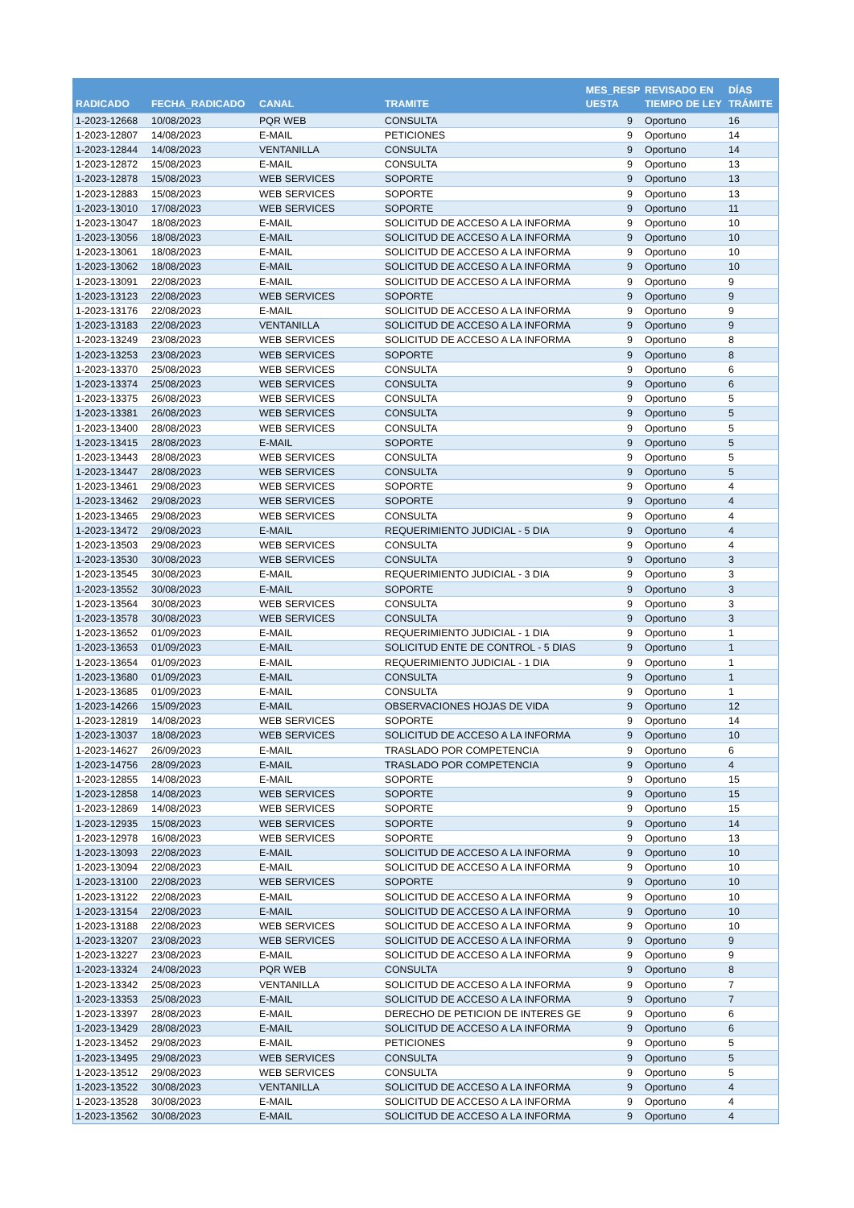| RADICADO | FECHA_RADICADO | CANAL | TRAMITE | MES_RESP UESTA | REVISADO EN TIEMPO DE LEY | DÍAS TRÁMITE |
| --- | --- | --- | --- | --- | --- | --- |
| 1-2023-12668 | 10/08/2023 | PQR WEB | CONSULTA | 9 | Oportuno | 16 |
| 1-2023-12807 | 14/08/2023 | E-MAIL | PETICIONES | 9 | Oportuno | 14 |
| 1-2023-12844 | 14/08/2023 | VENTANILLA | CONSULTA | 9 | Oportuno | 14 |
| 1-2023-12872 | 15/08/2023 | E-MAIL | CONSULTA | 9 | Oportuno | 13 |
| 1-2023-12878 | 15/08/2023 | WEB SERVICES | SOPORTE | 9 | Oportuno | 13 |
| 1-2023-12883 | 15/08/2023 | WEB SERVICES | SOPORTE | 9 | Oportuno | 13 |
| 1-2023-13010 | 17/08/2023 | WEB SERVICES | SOPORTE | 9 | Oportuno | 11 |
| 1-2023-13047 | 18/08/2023 | E-MAIL | SOLICITUD DE ACCESO A LA INFORMA | 9 | Oportuno | 10 |
| 1-2023-13056 | 18/08/2023 | E-MAIL | SOLICITUD DE ACCESO A LA INFORMA | 9 | Oportuno | 10 |
| 1-2023-13061 | 18/08/2023 | E-MAIL | SOLICITUD DE ACCESO A LA INFORMA | 9 | Oportuno | 10 |
| 1-2023-13062 | 18/08/2023 | E-MAIL | SOLICITUD DE ACCESO A LA INFORMA | 9 | Oportuno | 10 |
| 1-2023-13091 | 22/08/2023 | E-MAIL | SOLICITUD DE ACCESO A LA INFORMA | 9 | Oportuno | 9 |
| 1-2023-13123 | 22/08/2023 | WEB SERVICES | SOPORTE | 9 | Oportuno | 9 |
| 1-2023-13176 | 22/08/2023 | E-MAIL | SOLICITUD DE ACCESO A LA INFORMA | 9 | Oportuno | 9 |
| 1-2023-13183 | 22/08/2023 | VENTANILLA | SOLICITUD DE ACCESO A LA INFORMA | 9 | Oportuno | 9 |
| 1-2023-13249 | 23/08/2023 | WEB SERVICES | SOLICITUD DE ACCESO A LA INFORMA | 9 | Oportuno | 8 |
| 1-2023-13253 | 23/08/2023 | WEB SERVICES | SOPORTE | 9 | Oportuno | 8 |
| 1-2023-13370 | 25/08/2023 | WEB SERVICES | CONSULTA | 9 | Oportuno | 6 |
| 1-2023-13374 | 25/08/2023 | WEB SERVICES | CONSULTA | 9 | Oportuno | 6 |
| 1-2023-13375 | 26/08/2023 | WEB SERVICES | CONSULTA | 9 | Oportuno | 5 |
| 1-2023-13381 | 26/08/2023 | WEB SERVICES | CONSULTA | 9 | Oportuno | 5 |
| 1-2023-13400 | 28/08/2023 | WEB SERVICES | CONSULTA | 9 | Oportuno | 5 |
| 1-2023-13415 | 28/08/2023 | E-MAIL | SOPORTE | 9 | Oportuno | 5 |
| 1-2023-13443 | 28/08/2023 | WEB SERVICES | CONSULTA | 9 | Oportuno | 5 |
| 1-2023-13447 | 28/08/2023 | WEB SERVICES | CONSULTA | 9 | Oportuno | 5 |
| 1-2023-13461 | 29/08/2023 | WEB SERVICES | SOPORTE | 9 | Oportuno | 4 |
| 1-2023-13462 | 29/08/2023 | WEB SERVICES | SOPORTE | 9 | Oportuno | 4 |
| 1-2023-13465 | 29/08/2023 | WEB SERVICES | CONSULTA | 9 | Oportuno | 4 |
| 1-2023-13472 | 29/08/2023 | E-MAIL | REQUERIMIENTO JUDICIAL - 5 DIA | 9 | Oportuno | 4 |
| 1-2023-13503 | 29/08/2023 | WEB SERVICES | CONSULTA | 9 | Oportuno | 4 |
| 1-2023-13530 | 30/08/2023 | WEB SERVICES | CONSULTA | 9 | Oportuno | 3 |
| 1-2023-13545 | 30/08/2023 | E-MAIL | REQUERIMIENTO JUDICIAL - 3 DIA | 9 | Oportuno | 3 |
| 1-2023-13552 | 30/08/2023 | E-MAIL | SOPORTE | 9 | Oportuno | 3 |
| 1-2023-13564 | 30/08/2023 | WEB SERVICES | CONSULTA | 9 | Oportuno | 3 |
| 1-2023-13578 | 30/08/2023 | WEB SERVICES | CONSULTA | 9 | Oportuno | 3 |
| 1-2023-13652 | 01/09/2023 | E-MAIL | REQUERIMIENTO JUDICIAL - 1 DIA | 9 | Oportuno | 1 |
| 1-2023-13653 | 01/09/2023 | E-MAIL | SOLICITUD ENTE DE CONTROL - 5 DIAS | 9 | Oportuno | 1 |
| 1-2023-13654 | 01/09/2023 | E-MAIL | REQUERIMIENTO JUDICIAL - 1 DIA | 9 | Oportuno | 1 |
| 1-2023-13680 | 01/09/2023 | E-MAIL | CONSULTA | 9 | Oportuno | 1 |
| 1-2023-13685 | 01/09/2023 | E-MAIL | CONSULTA | 9 | Oportuno | 1 |
| 1-2023-14266 | 15/09/2023 | E-MAIL | OBSERVACIONES HOJAS DE VIDA | 9 | Oportuno | 12 |
| 1-2023-12819 | 14/08/2023 | WEB SERVICES | SOPORTE | 9 | Oportuno | 14 |
| 1-2023-13037 | 18/08/2023 | WEB SERVICES | SOLICITUD DE ACCESO A LA INFORMA | 9 | Oportuno | 10 |
| 1-2023-14627 | 26/09/2023 | E-MAIL | TRASLADO POR COMPETENCIA | 9 | Oportuno | 6 |
| 1-2023-14756 | 28/09/2023 | E-MAIL | TRASLADO POR COMPETENCIA | 9 | Oportuno | 4 |
| 1-2023-12855 | 14/08/2023 | E-MAIL | SOPORTE | 9 | Oportuno | 15 |
| 1-2023-12858 | 14/08/2023 | WEB SERVICES | SOPORTE | 9 | Oportuno | 15 |
| 1-2023-12869 | 14/08/2023 | WEB SERVICES | SOPORTE | 9 | Oportuno | 15 |
| 1-2023-12935 | 15/08/2023 | WEB SERVICES | SOPORTE | 9 | Oportuno | 14 |
| 1-2023-12978 | 16/08/2023 | WEB SERVICES | SOPORTE | 9 | Oportuno | 13 |
| 1-2023-13093 | 22/08/2023 | E-MAIL | SOLICITUD DE ACCESO A LA INFORMA | 9 | Oportuno | 10 |
| 1-2023-13094 | 22/08/2023 | E-MAIL | SOLICITUD DE ACCESO A LA INFORMA | 9 | Oportuno | 10 |
| 1-2023-13100 | 22/08/2023 | WEB SERVICES | SOPORTE | 9 | Oportuno | 10 |
| 1-2023-13122 | 22/08/2023 | E-MAIL | SOLICITUD DE ACCESO A LA INFORMA | 9 | Oportuno | 10 |
| 1-2023-13154 | 22/08/2023 | E-MAIL | SOLICITUD DE ACCESO A LA INFORMA | 9 | Oportuno | 10 |
| 1-2023-13188 | 22/08/2023 | WEB SERVICES | SOLICITUD DE ACCESO A LA INFORMA | 9 | Oportuno | 10 |
| 1-2023-13207 | 23/08/2023 | WEB SERVICES | SOLICITUD DE ACCESO A LA INFORMA | 9 | Oportuno | 9 |
| 1-2023-13227 | 23/08/2023 | E-MAIL | SOLICITUD DE ACCESO A LA INFORMA | 9 | Oportuno | 9 |
| 1-2023-13324 | 24/08/2023 | PQR WEB | CONSULTA | 9 | Oportuno | 8 |
| 1-2023-13342 | 25/08/2023 | VENTANILLA | SOLICITUD DE ACCESO A LA INFORMA | 9 | Oportuno | 7 |
| 1-2023-13353 | 25/08/2023 | E-MAIL | SOLICITUD DE ACCESO A LA INFORMA | 9 | Oportuno | 7 |
| 1-2023-13397 | 28/08/2023 | E-MAIL | DERECHO DE PETICION DE INTERES GE | 9 | Oportuno | 6 |
| 1-2023-13429 | 28/08/2023 | E-MAIL | SOLICITUD DE ACCESO A LA INFORMA | 9 | Oportuno | 6 |
| 1-2023-13452 | 29/08/2023 | E-MAIL | PETICIONES | 9 | Oportuno | 5 |
| 1-2023-13495 | 29/08/2023 | WEB SERVICES | CONSULTA | 9 | Oportuno | 5 |
| 1-2023-13512 | 29/08/2023 | WEB SERVICES | CONSULTA | 9 | Oportuno | 5 |
| 1-2023-13522 | 30/08/2023 | VENTANILLA | SOLICITUD DE ACCESO A LA INFORMA | 9 | Oportuno | 4 |
| 1-2023-13528 | 30/08/2023 | E-MAIL | SOLICITUD DE ACCESO A LA INFORMA | 9 | Oportuno | 4 |
| 1-2023-13562 | 30/08/2023 | E-MAIL | SOLICITUD DE ACCESO A LA INFORMA | 9 | Oportuno | 4 |